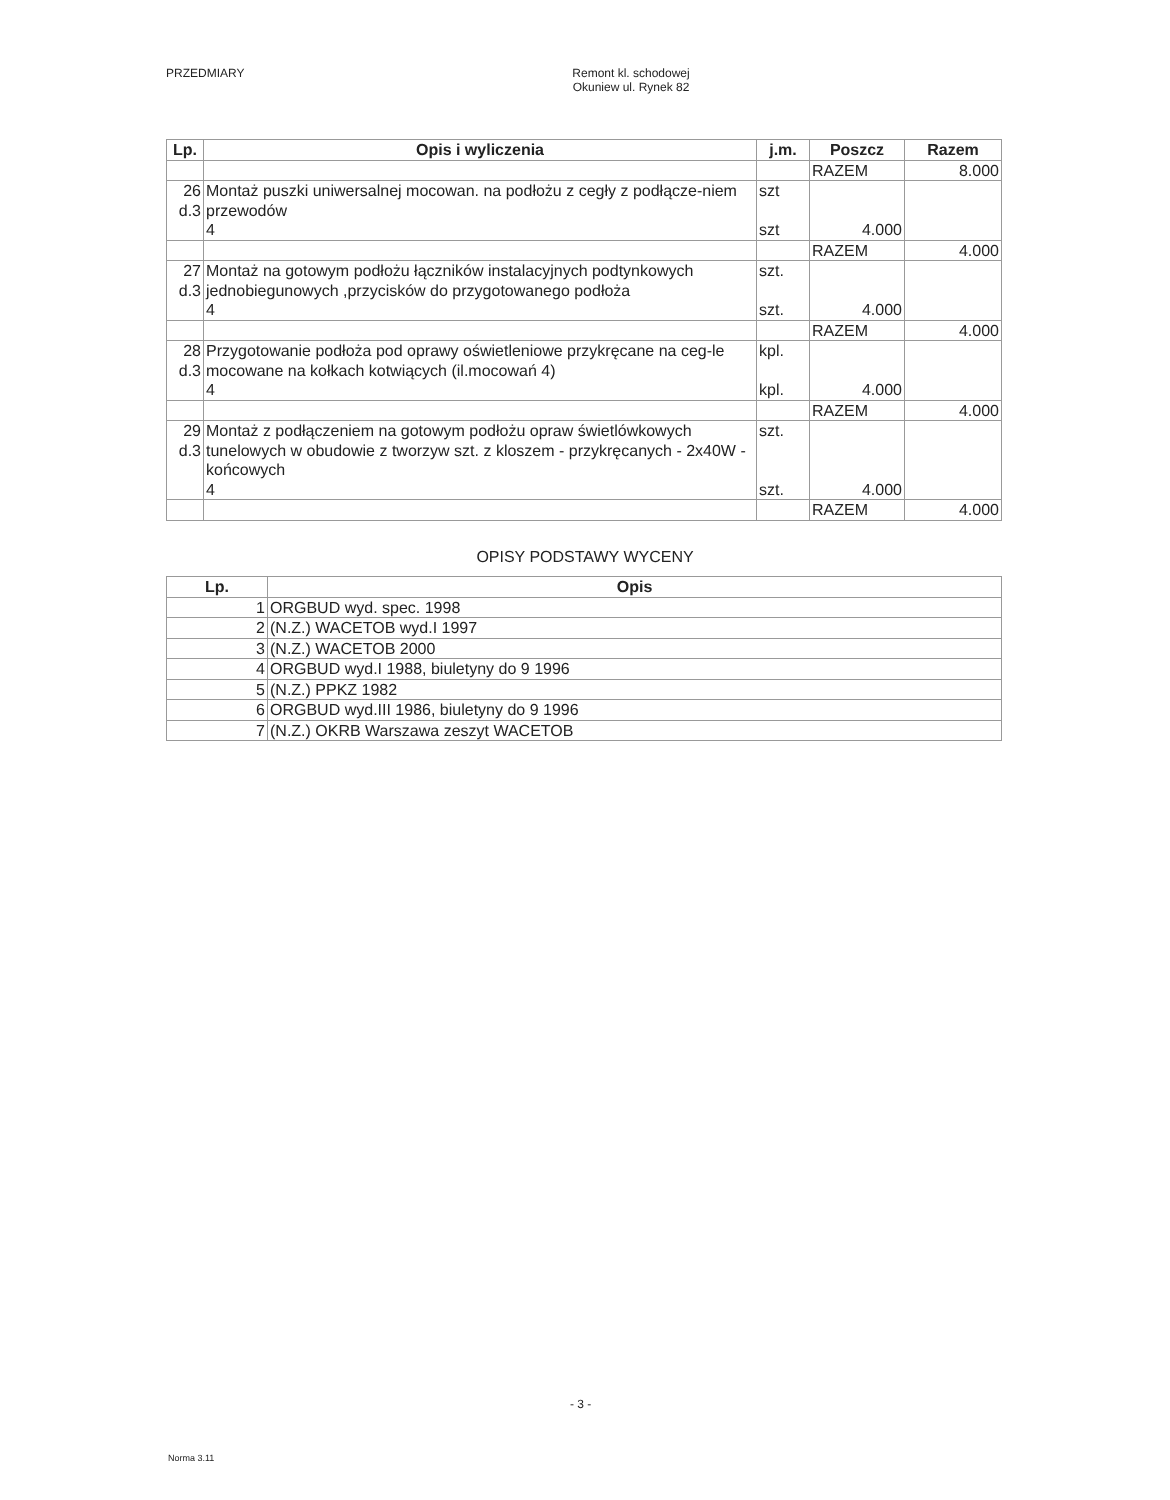PRZEDMIARY Remont kl. schodowej
Okuniew ul. Rynek 82
| Lp. | Opis i wyliczenia | j.m. | Poszcz | Razem |
| --- | --- | --- | --- | --- |
| | | | RAZEM | 8.000 |
| 26 d.3 | Montaż puszki uniwersalnej mocowan. na podłożu z cegły z podłącze-niem przewodów 4 | szt szt | 4.000 | |
| | | | RAZEM | 4.000 |
| 27 d.3 | Montaż na gotowym podłożu łączników instalacyjnych podtynkowych jednobiegunowych ,przycisków do przygotowanego podłoża 4 | szt. szt. | 4.000 | |
| | | | RAZEM | 4.000 |
| 28 d.3 | Przygotowanie podłoża pod oprawy oświetleniowe przykręcane na ceg-le mocowane na kołkach kotwiących (il.mocowań 4) 4 | kpl. kpl. | 4.000 | |
| | | | RAZEM | 4.000 |
| 29 d.3 | Montaż z podłączeniem na gotowym podłożu opraw świetlówkowych tunelowych w obudowie z tworzyw szt. z kloszem - przykręcanych - 2x40W - końcowych 4 | szt. szt. | 4.000 | |
| | | | RAZEM | 4.000 |
OPISY PODSTAWY WYCENY
| Lp. | Opis |
| --- | --- |
| 1 | ORGBUD wyd. spec. 1998 |
| 2 | (N.Z.) WACETOB wyd.I 1997 |
| 3 | (N.Z.) WACETOB 2000 |
| 4 | ORGBUD wyd.I 1988, biuletyny do 9 1996 |
| 5 | (N.Z.) PPKZ 1982 |
| 6 | ORGBUD wyd.III 1986, biuletyny do 9 1996 |
| 7 | (N.Z.) OKRB Warszawa zeszyt WACETOB |
- 3 -
Norma 3.11